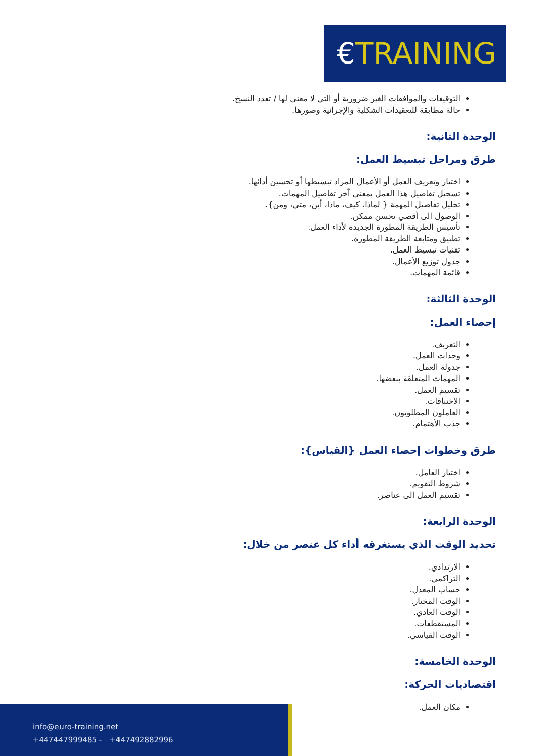€TRAINING
التوقيعات والموافقات الغير ضرورية أو التي لا معنى لها / تعدد النسخ.
حالة مطابقة للتعقيدات الشكلية والإجرائية وصورها.
الوحدة الثانية:
طرق ومراحل تبسيط العمل:
اختيار وتعريف العمل أو الأعمال المراد تبسيطها أو تحسين أدائها.
تسجيل تفاصيل هذا العمل بمعنى آخر تفاصيل المهمات.
تحليل تفاصيل المهمة { لماذا، كيف، ماذا، أين، متي، ومن}.
الوصول الى أقصي تحسن ممكن.
تأسيس الطريقة المطورة الجديدة لأداء العمل.
تطبيق ومتابعة الطريقة المطورة.
تقنيات تبسيط العمل.
جدول توزيع الأعمال.
قائمة المهمات.
الوحدة الثالثة:
إحصاء العمل:
التعريف.
وحدات العمل.
جدولة العمل.
المهمات المتعلقة ببعضها.
تقسيم العمل.
الاختناقات.
العاملون المطلوبون.
جذب الأهتمام.
طرق وخطوات إحصاء العمل {القياس}:
اختيار العامل.
شروط التقويم.
تقسيم العمل الى عناصر.
الوحدة الرابعة:
تحديد الوقت الذي يستغرقه أداء كل عنصر من خلال:
الارتدادي.
التراكمي.
حساب المعدل.
الوقت المختار.
الوقت العادي.
المستقطعات.
الوقت القياسي.
الوحدة الخامسة:
اقتصاديات الحركة:
مكان العمل.
info@euro-training.net
+447447999485 - +447492882996